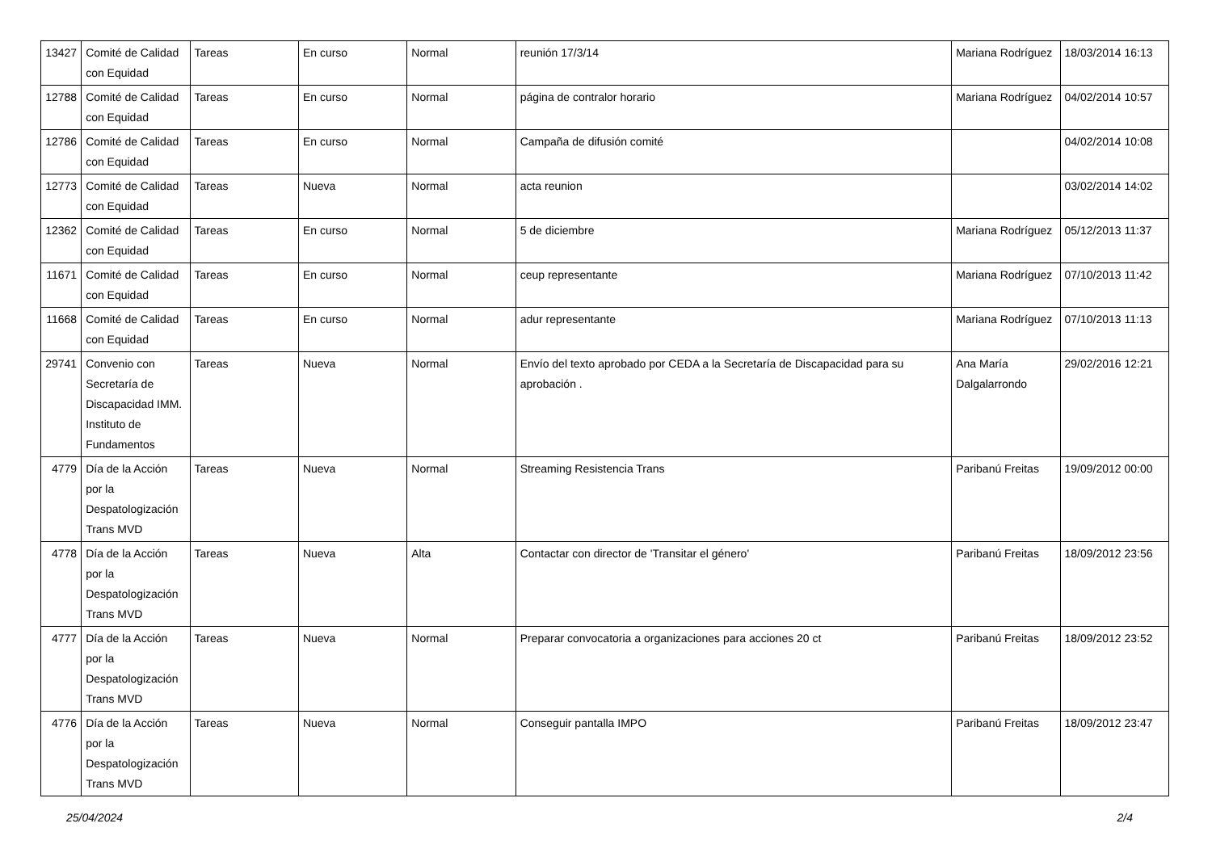| 13427 | Comité de Calidad con Equidad | Tareas | En curso | Normal | reunión 17/3/14 | Mariana Rodríguez | 18/03/2014 16:13 |
| 12788 | Comité de Calidad con Equidad | Tareas | En curso | Normal | página de contralor horario | Mariana Rodríguez | 04/02/2014 10:57 |
| 12786 | Comité de Calidad con Equidad | Tareas | En curso | Normal | Campaña de difusión comité | | 04/02/2014 10:08 |
| 12773 | Comité de Calidad con Equidad | Tareas | Nueva | Normal | acta reunion | | 03/02/2014 14:02 |
| 12362 | Comité de Calidad con Equidad | Tareas | En curso | Normal | 5 de diciembre | Mariana Rodríguez | 05/12/2013 11:37 |
| 11671 | Comité de Calidad con Equidad | Tareas | En curso | Normal | ceup representante | Mariana Rodríguez | 07/10/2013 11:42 |
| 11668 | Comité de Calidad con Equidad | Tareas | En curso | Normal | adur representante | Mariana Rodríguez | 07/10/2013 11:13 |
| 29741 | Convenio con Secretaría de Discapacidad IMM. Instituto de Fundamentos | Tareas | Nueva | Normal | Envío del texto aprobado por CEDA a la Secretaría de Discapacidad para su aprobación . | Ana María Dalgalarrondo | 29/02/2016 12:21 |
| 4779 | Día de la Acción por la Despatologización Trans MVD | Tareas | Nueva | Normal | Streaming Resistencia Trans | Paribanú Freitas | 19/09/2012 00:00 |
| 4778 | Día de la Acción por la Despatologización Trans MVD | Tareas | Nueva | Alta | Contactar con director de 'Transitar el género' | Paribanú Freitas | 18/09/2012 23:56 |
| 4777 | Día de la Acción por la Despatologización Trans MVD | Tareas | Nueva | Normal | Preparar convocatoria a organizaciones para acciones 20 ct | Paribanú Freitas | 18/09/2012 23:52 |
| 4776 | Día de la Acción por la Despatologización Trans MVD | Tareas | Nueva | Normal | Conseguir pantalla IMPO | Paribanú Freitas | 18/09/2012 23:47 |
25/04/2024 2/4